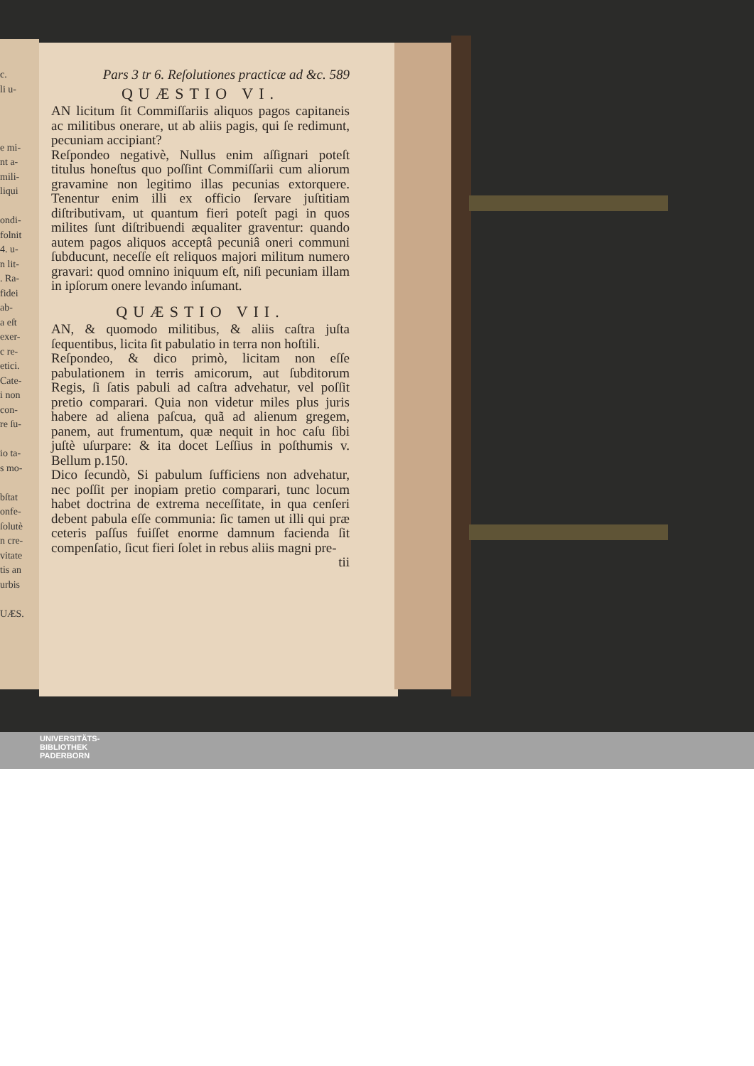c.
li u-
e mi-
nt a-
mili-
liqui
ondi-
folnit
4. u-
n lit-
. Ra-
fidei
ab-
a eſt
exer-
c re-
etici.
Cate-
i non
con-
re ſu-
io ta-
s mo-
bſtat
onfe-
ſolutè
n cre-
vitate
tis an
urbis
UÆS.
Pars 3 tr 6. Reſolutiones practicæ ad &c. 589
QUÆSTIO VI.
AN licitum ſit Commiſſariis aliquos pagos capitaneis ac militibus onerare, ut ab aliis pagis, qui ſe redimunt, pecuniam accipiant?
Reſpondeo negativè, Nullus enim aſſignari poteſt titulus honeſtus quo poſſint Commiſſarii cum aliorum gravamine non legitimo illas pecunias extorquere. Tenentur enim illi ex officio ſervare juſtitiam diſtributivam, ut quantum fieri poteſt pagi in quos milites ſunt diſtribuendi æqualiter graventur: quando autem pagos aliquos acceptâ pecuniâ oneri communi ſubducunt, neceſſe eſt reliquos majori militum numero gravari: quod omnino iniquum eſt, niſi pecuniam illam in ipſorum onere levando inſumant.
QUÆSTIO VII.
AN, & quomodo militibus, & aliis caſtra juſta ſequentibus, licita ſit pabulatio in terra non hoſtili.
Reſpondeo, & dico primò, licitam non eſſe pabulationem in terris amicorum, aut ſubditorum Regis, ſi ſatis pabuli ad caſtra advehatur, vel poſſit pretio comparari. Quia non videtur miles plus juris habere ad aliena paſcua, quã ad alienum gregem, panem, aut frumentum, quæ nequit in hoc caſu ſibi juſtè uſurpare: & ita docet Leſſius in poſthumis v. Bellum p.150.
Dico ſecundò, Si pabulum ſufficiens non advehatur, nec poſſit per inopiam pretio comparari, tunc locum habet doctrina de extrema neceſſitate, in qua cenſeri debent pabula eſſe communia: ſic tamen ut illi qui præ ceteris paſſus fuiſſet enorme damnum facienda ſit compenſatio, ſicut fieri ſolet in rebus aliis magni pre-
tii
UNIVERSITÄTS-
BIBLIOTHEK
PADERBORN